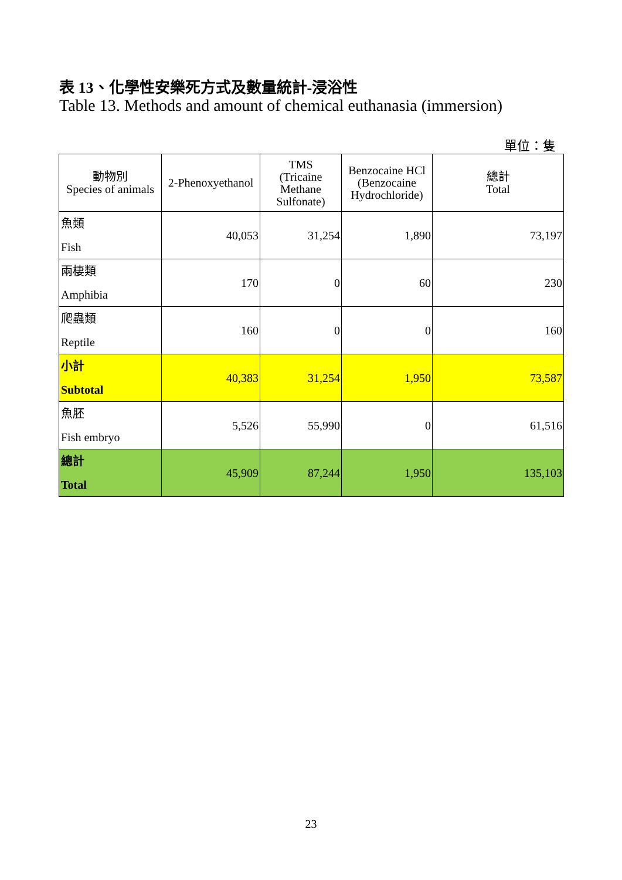表 13、化學性安樂死方式及數量統計-浸浴性
Table 13. Methods and amount of chemical euthanasia (immersion)
單位：隻
| 動物別 Species of animals | 2-Phenoxyethanol | TMS (Tricaine Methane Sulfonate) | Benzocaine HCl (Benzocaine Hydrochloride) | 總計 Total |
| --- | --- | --- | --- | --- |
| 魚類 Fish | 40,053 | 31,254 | 1,890 | 73,197 |
| 兩棲類 Amphibia | 170 | 0 | 60 | 230 |
| 爬蟲類 Reptile | 160 | 0 | 0 | 160 |
| 小計 Subtotal | 40,383 | 31,254 | 1,950 | 73,587 |
| 魚胚 Fish embryo | 5,526 | 55,990 | 0 | 61,516 |
| 總計 Total | 45,909 | 87,244 | 1,950 | 135,103 |
23